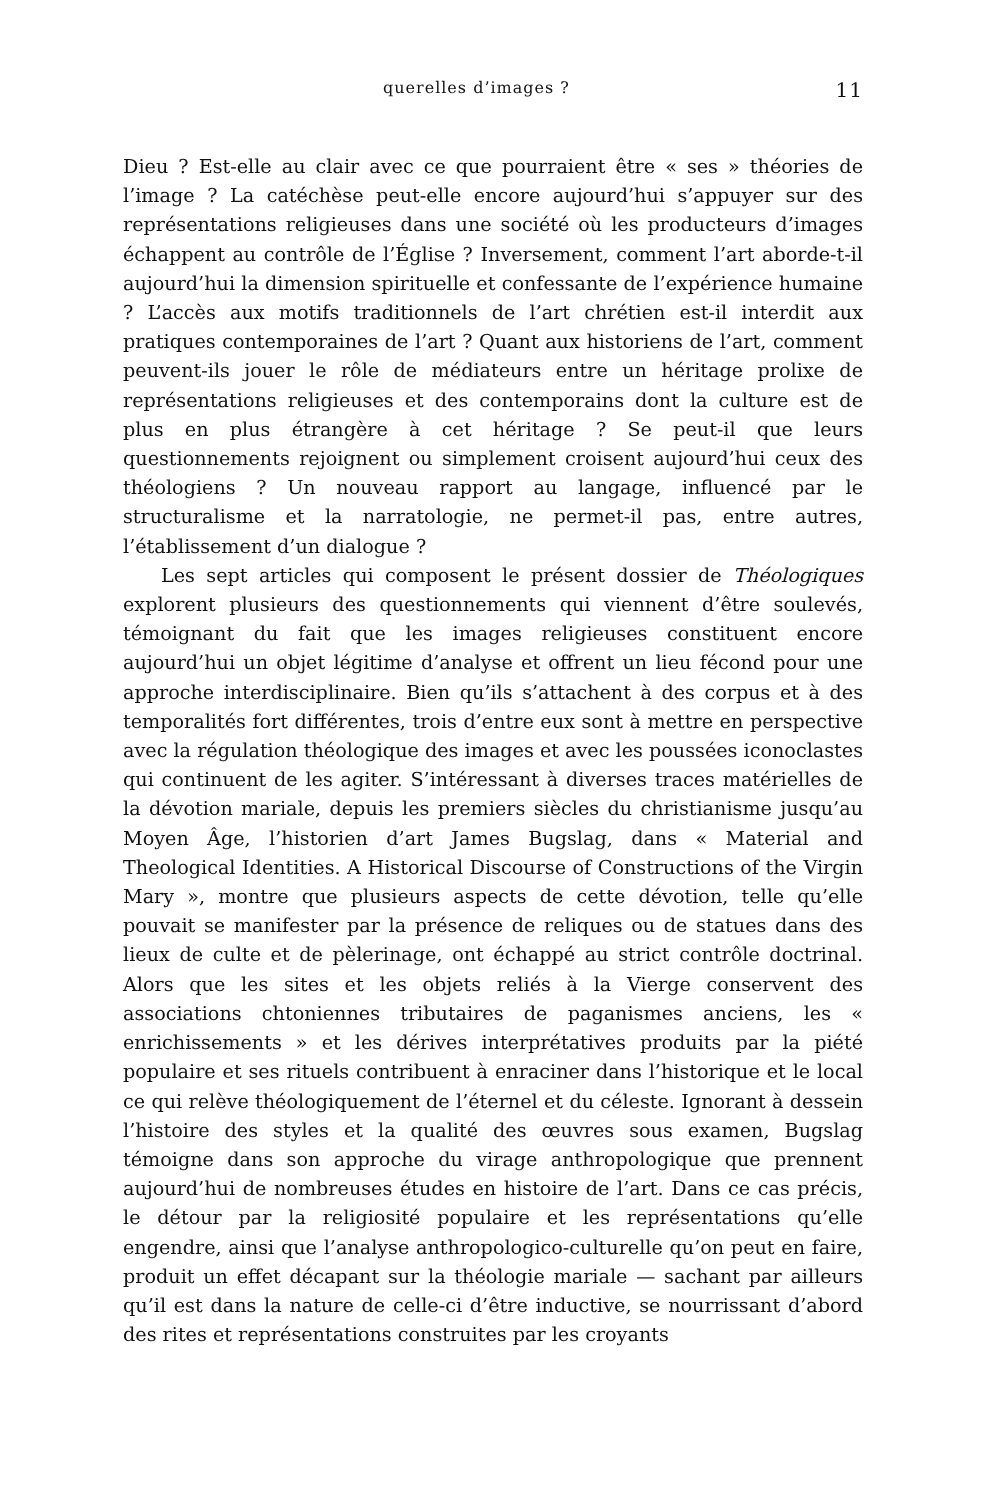querelles d’images ? 11
Dieu ? Est-elle au clair avec ce que pourraient être « ses » théories de l’image ? La catéchèse peut-elle encore aujourd’hui s’appuyer sur des représentations religieuses dans une société où les producteurs d’images échappent au contrôle de l’Église ? Inversement, comment l’art aborde-t-il aujourd’hui la dimension spirituelle et confessante de l’expérience humaine ? L’accès aux motifs traditionnels de l’art chrétien est-il interdit aux pratiques contemporaines de l’art ? Quant aux historiens de l’art, comment peuvent-ils jouer le rôle de médiateurs entre un héritage prolixe de représentations religieuses et des contemporains dont la culture est de plus en plus étrangère à cet héritage ? Se peut-il que leurs questionnements rejoignent ou simplement croisent aujourd’hui ceux des théologiens ? Un nouveau rapport au langage, influencé par le structuralisme et la narratologie, ne permet-il pas, entre autres, l’établissement d’un dialogue ?
Les sept articles qui composent le présent dossier de Théologiques explorent plusieurs des questionnements qui viennent d’être soulevés, témoignant du fait que les images religieuses constituent encore aujourd’hui un objet légitime d’analyse et offrent un lieu fécond pour une approche interdisciplinaire. Bien qu’ils s’attachent à des corpus et à des temporalités fort différentes, trois d’entre eux sont à mettre en perspective avec la régulation théologique des images et avec les poussées iconoclastes qui continuent de les agiter. S’intéressant à diverses traces matérielles de la dévotion mariale, depuis les premiers siècles du christianisme jusqu’au Moyen Âge, l’historien d’art James Bugslag, dans « Material and Theological Identities. A Historical Discourse of Constructions of the Virgin Mary », montre que plusieurs aspects de cette dévotion, telle qu’elle pouvait se manifester par la présence de reliques ou de statues dans des lieux de culte et de pèlerinage, ont échappé au strict contrôle doctrinal. Alors que les sites et les objets reliés à la Vierge conservent des associations chtoniennes tributaires de paganismes anciens, les « enrichissements » et les dérives interprétatives produits par la piété populaire et ses rituels contribuent à enraciner dans l’historique et le local ce qui relève théologiquement de l’éternel et du céleste. Ignorant à dessein l’histoire des styles et la qualité des œuvres sous examen, Bugslag témoigne dans son approche du virage anthropologique que prennent aujourd’hui de nombreuses études en histoire de l’art. Dans ce cas précis, le détour par la religiosité populaire et les représentations qu’elle engendre, ainsi que l’analyse anthropologico-culturelle qu’on peut en faire, produit un effet décapant sur la théologie mariale — sachant par ailleurs qu’il est dans la nature de celle-ci d’être inductive, se nourrissant d’abord des rites et représentations construites par les croyants